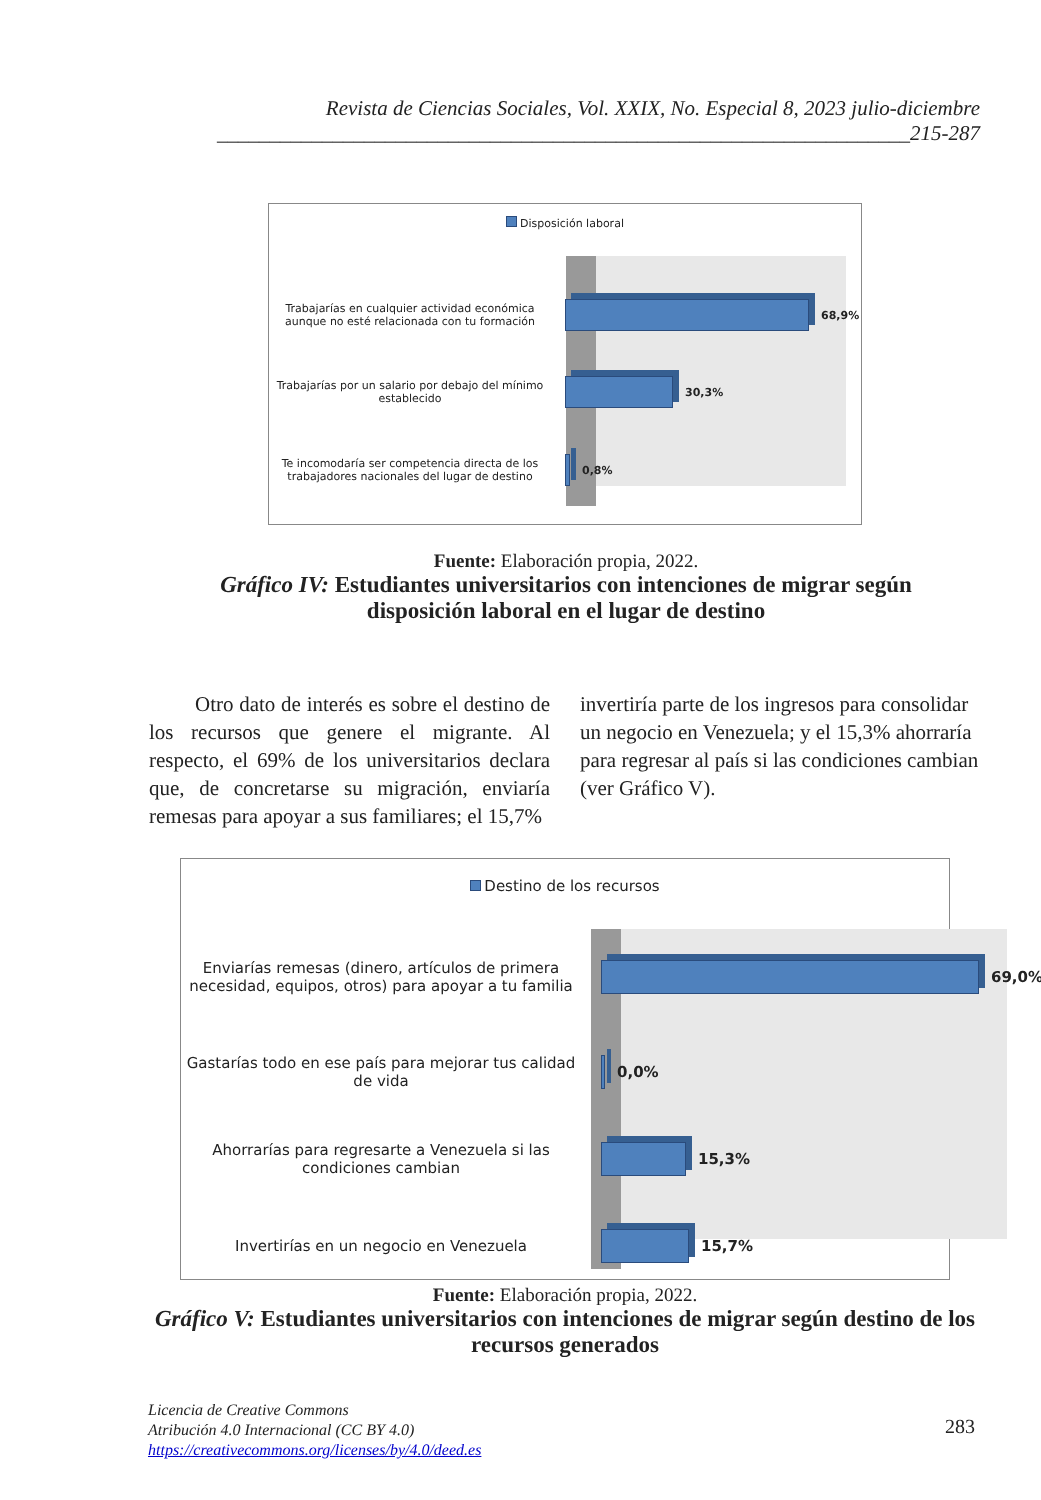Revista de Ciencias Sociales, Vol. XXIX, No. Especial 8, 2023 julio-diciembre
__________________________________________________________________215-287
Disposición laboral
Trabajarías en cualquier actividad económica aunque no esté relacionada con tu formación
68,9%
Trabajarías por un salario por debajo del mínimo establecido
30,3%
Te incomodaría ser competencia directa de los trabajadores nacionales del lugar de destino
0,8%
Fuente: Elaboración propia, 2022.
Gráfico IV: Estudiantes universitarios con intenciones de migrar según disposición laboral en el lugar de destino
Otro dato de interés es sobre el destino de los recursos que genere el migrante. Al respecto, el 69% de los universitarios declara que, de concretarse su migración, enviaría remesas para apoyar a sus familiares; el 15,7%
invertiría parte de los ingresos para consolidar un negocio en Venezuela; y el 15,3% ahorraría para regresar al país si las condiciones cambian (ver Gráfico V).
Destino de los recursos
Enviarías remesas (dinero, artículos de primera necesidad, equipos, otros) para apoyar a tu familia
69,0%
Gastarías todo en ese país para mejorar tus calidad de vida
0,0%
Ahorrarías para regresarte a Venezuela si las condiciones cambian
15,3%
Invertirías en un negocio en Venezuela 15,7%
Fuente: Elaboración propia, 2022.
Gráfico V: Estudiantes universitarios con intenciones de migrar según destino de los recursos generados
Licencia de Creative Commons
Atribución 4.0 Internacional (CC BY 4.0)
https://creativecommons.org/licenses/by/4.0/deed.es
283